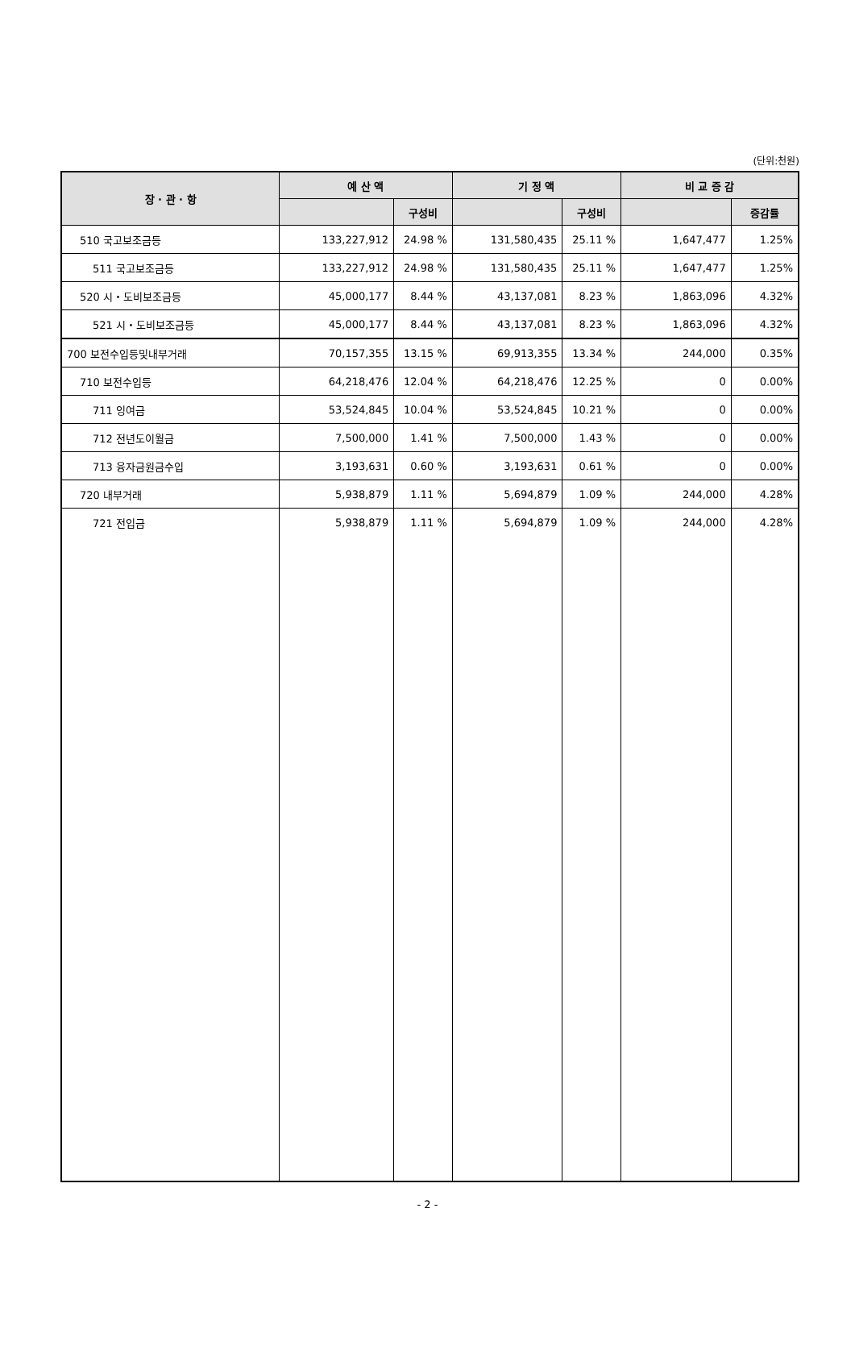(단위:천원)
| 장 · 관 · 항 | 예 산 액 | | 기 정 액 | | 비 교 증 감 | |
| --- | --- | --- | --- | --- | --- | --- |
| | | 구성비 | | 구성비 | | 증감률 |
| 510 국고보조금등 | 133,227,912 | 24.98 % | 131,580,435 | 25.11 % | 1,647,477 | 1.25% |
| 511 국고보조금등 | 133,227,912 | 24.98 % | 131,580,435 | 25.11 % | 1,647,477 | 1.25% |
| 520 시・도비보조금등 | 45,000,177 | 8.44 % | 43,137,081 | 8.23 % | 1,863,096 | 4.32% |
| 521 시・도비보조금등 | 45,000,177 | 8.44 % | 43,137,081 | 8.23 % | 1,863,096 | 4.32% |
| 700 보전수입등및내부거래 | 70,157,355 | 13.15 % | 69,913,355 | 13.34 % | 244,000 | 0.35% |
| 710 보전수입등 | 64,218,476 | 12.04 % | 64,218,476 | 12.25 % | 0 | 0.00% |
| 711 잉여금 | 53,524,845 | 10.04 % | 53,524,845 | 10.21 % | 0 | 0.00% |
| 712 전년도이월금 | 7,500,000 | 1.41 % | 7,500,000 | 1.43 % | 0 | 0.00% |
| 713 융자금원금수입 | 3,193,631 | 0.60 % | 3,193,631 | 0.61 % | 0 | 0.00% |
| 720 내부거래 | 5,938,879 | 1.11 % | 5,694,879 | 1.09 % | 244,000 | 4.28% |
| 721 전입금 | 5,938,879 | 1.11 % | 5,694,879 | 1.09 % | 244,000 | 4.28% |
- 2 -